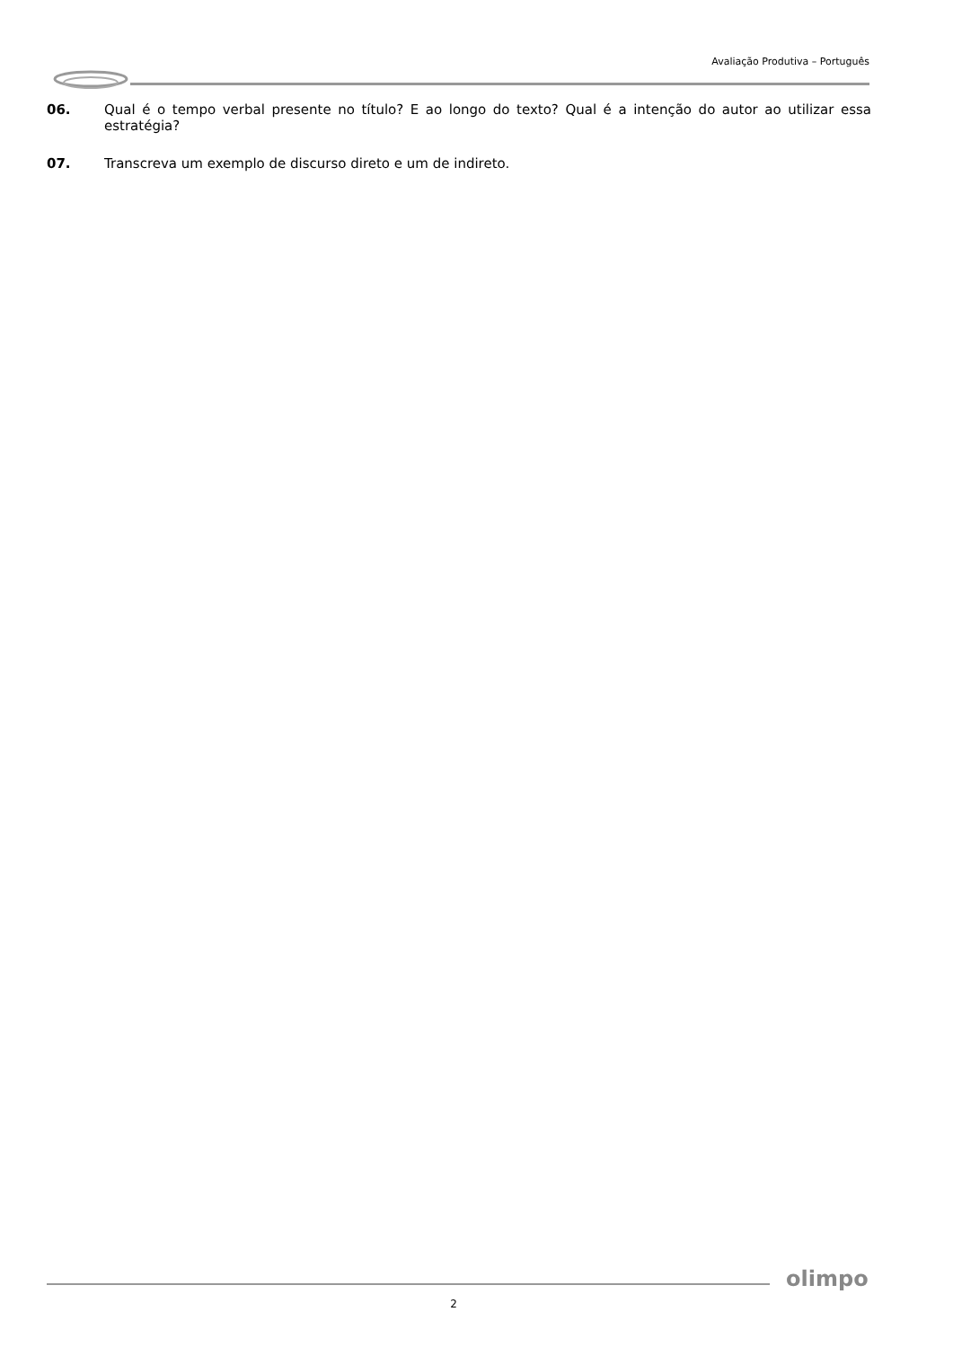Avaliação Produtiva – Português
06. Qual é o tempo verbal presente no título? E ao longo do texto? Qual é a intenção do autor ao utilizar essa estratégia?
07. Transcreva um exemplo de discurso direto e um de indireto.
olimpo
2